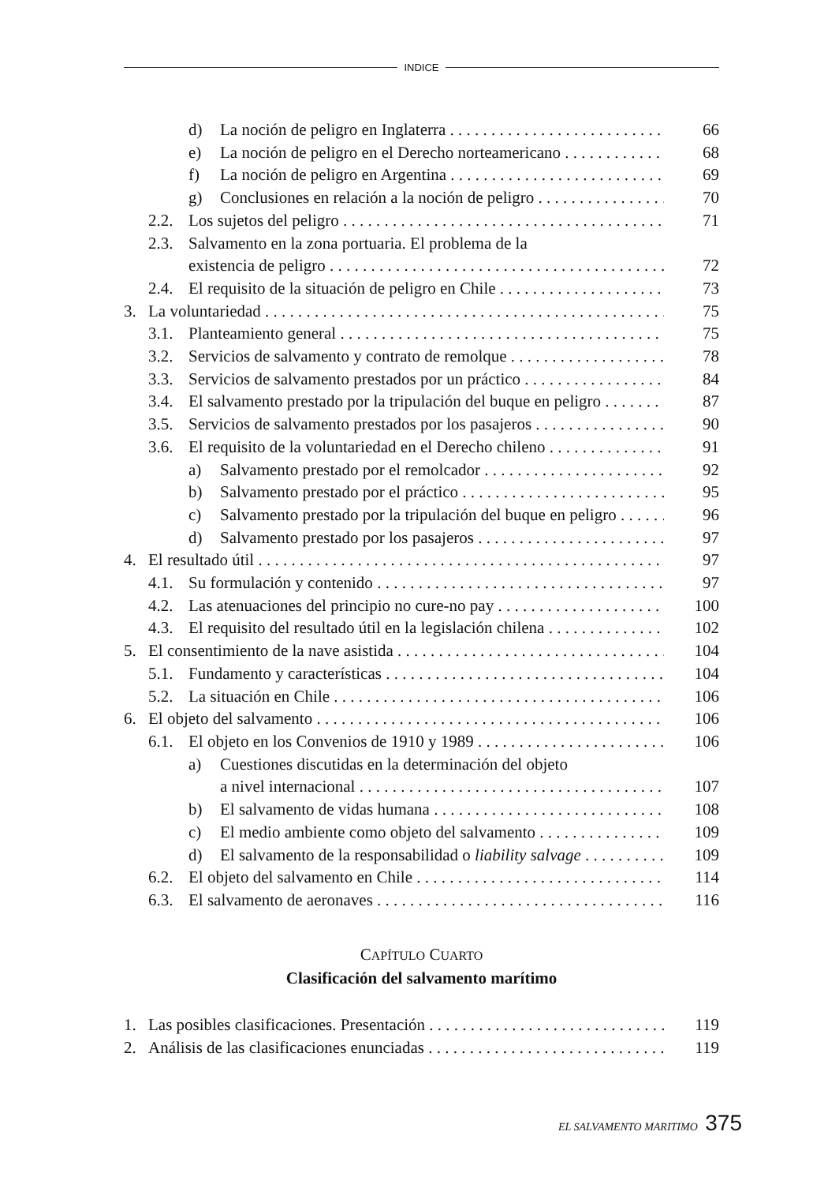INDICE
d) La noción de peligro en Inglaterra 66
e) La noción de peligro en el Derecho norteamericano 68
f) La noción de peligro en Argentina 69
g) Conclusiones en relación a la noción de peligro 70
2.2. Los sujetos del peligro 71
2.3. Salvamento en la zona portuaria. El problema de la
existencia de peligro 72
2.4. El requisito de la situación de peligro en Chile 73
3. La voluntariedad 75
3.1. Planteamiento general 75
3.2. Servicios de salvamento y contrato de remolque 78
3.3. Servicios de salvamento prestados por un práctico 84
3.4. El salvamento prestado por la tripulación del buque en peligro 87
3.5. Servicios de salvamento prestados por los pasajeros 90
3.6. El requisito de la voluntariedad en el Derecho chileno 91
a) Salvamento prestado por el remolcador 92
b) Salvamento prestado por el práctico 95
c) Salvamento prestado por la tripulación del buque en peligro 96
d) Salvamento prestado por los pasajeros 97
4. El resultado útil 97
4.1. Su formulación y contenido 97
4.2. Las atenuaciones del principio no cure-no pay 100
4.3. El requisito del resultado útil en la legislación chilena 102
5. El consentimiento de la nave asistida 104
5.1. Fundamento y características 104
5.2. La situación en Chile 106
6. El objeto del salvamento 106
6.1. El objeto en los Convenios de 1910 y 1989 106
a) Cuestiones discutidas en la determinación del objeto
a nivel internacional 107
b) El salvamento de vidas humana 108
c) El medio ambiente como objeto del salvamento 109
d) El salvamento de la responsabilidad o liability salvage 109
6.2. El objeto del salvamento en Chile 114
6.3. El salvamento de aeronaves 116
CAPÍTULO CUARTO
Clasificación del salvamento marítimo
1. Las posibles clasificaciones. Presentación 119
2. Análisis de las clasificaciones enunciadas 119
EL SALVAMENTO MARITIMO 375